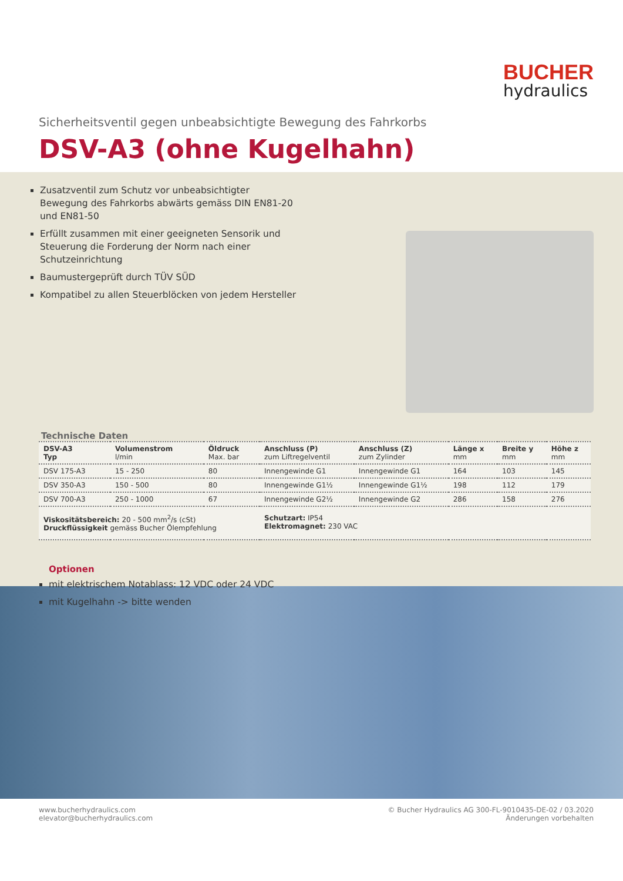BUCHER
hydraulics
Sicherheitsventil gegen unbeabsichtigte Bewegung des Fahrkorbs
DSV-A3 (ohne Kugelhahn)
Zusatzventil zum Schutz vor unbeabsichtigter Bewegung des Fahrkorbs abwärts gemäss DIN EN81-20 und EN81-50
Erfüllt zusammen mit einer geeigneten Sensorik und Steuerung die Forderung der Norm nach einer Schutzeinrichtung
Baumustergeprüft durch TÜV SÜD
Kompatibel zu allen Steuerblöcken von jedem Hersteller
Technische Daten
| DSV-A3 Typ | Volumenstrom l/min | Öldruck Max. bar | Anschluss (P) zum Liftregelventil | Anschluss (Z) zum Zylinder | Länge x mm | Breite y mm | Höhe z mm |
| --- | --- | --- | --- | --- | --- | --- | --- |
| DSV 175-A3 | 15 - 250 | 80 | Innengewinde G1 | Innengewinde G1 | 164 | 103 | 145 |
| DSV 350-A3 | 150 - 500 | 80 | Innengewinde G1½ | Innengewinde G1½ | 198 | 112 | 179 |
| DSV 700-A3 | 250 - 1000 | 67 | Innengewinde G2½ | Innengewinde G2 | 286 | 158 | 276 |
| Viskositätsbereich: 20 - 500 mm<sup>2</sup>/s (cSt) Druckflüssigkeit gemäss Bucher Ölempfehlung | | | Schutzart: IP54 Elektromagnet: 230 VAC | | | | |
Optionen
mit elektrischem Notablass: 12 VDC oder 24 VDC
mit Kugelhahn -> bitte wenden
www.bucherhydraulics.com
elevator@bucherhydraulics.com
© Bucher Hydraulics AG 300-FL-9010435-DE-02 / 03.2020
Änderungen vorbehalten